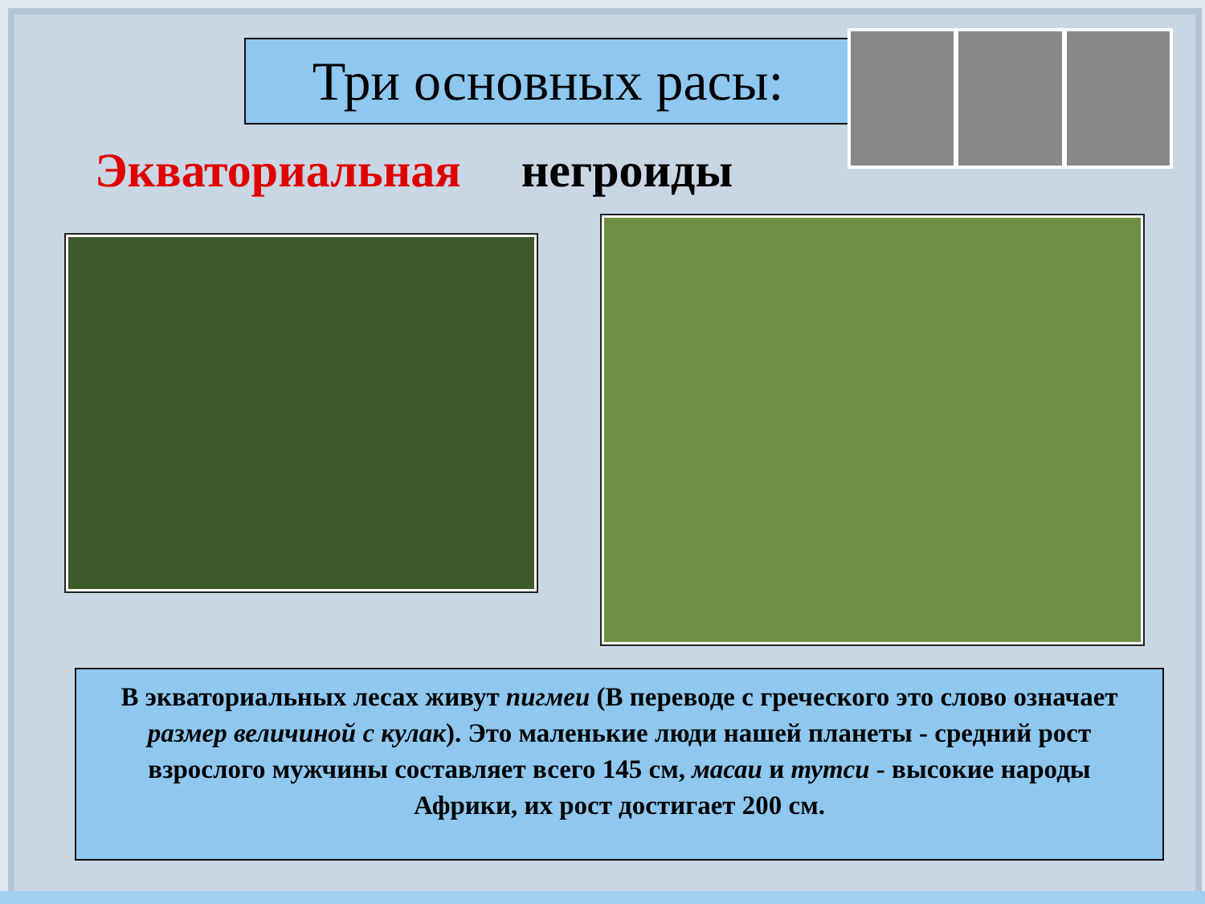Три основных расы:
Экваториальная негроиды
В экваториальных лесах живут пигмеи (В переводе с греческого это слово означает размер величиной с кулак). Это маленькие люди нашей планеты - средний рост взрослого мужчины составляет всего 145 см, масаи и тутси - высокие народы Африки, их рост достигает 200 см.